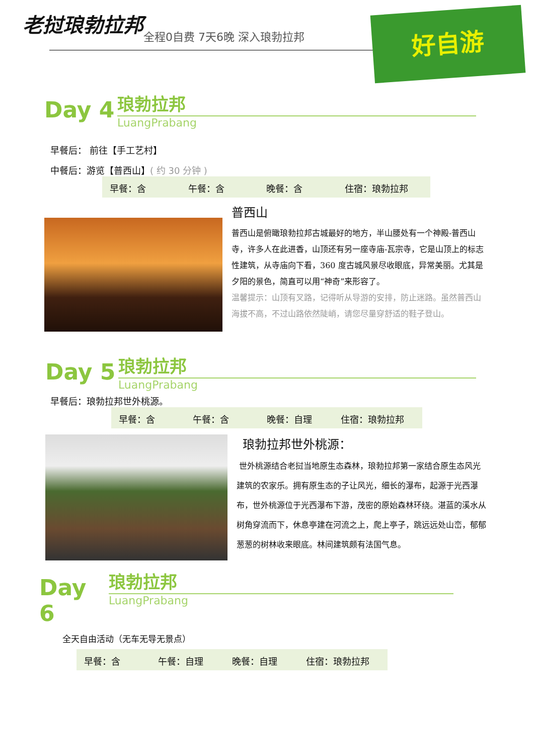老挝琅勃拉邦
全程0自费 7天6晚 深入琅勃拉邦 好自游
Day 4
琅勃拉邦
LuangPrabang
早餐后： 前往【手工艺村】
中餐后：游览【普西山】( 约 30 分钟 )
早餐：含 午餐：含 晚餐：含 住宿：琅勃拉邦
普西山
普西山是俯瞰琅勃拉邦古城最好的地方，半山腰处有一个神殿-普西山寺，许多人在此进香，山顶还有另一座寺庙-瓦宗寺，它是山顶上的标志性建筑，从寺庙向下看，360 度古城风景尽收眼底，异常美丽。尤其是夕阳的景色，简直可以用“神奇”来形容了。
温馨提示：山顶有叉路，记得听从导游的安排，防止迷路。虽然普西山海拔不高，不过山路依然陡峭，请您尽量穿舒适的鞋子登山。
Day 5
琅勃拉邦
LuangPrabang
早餐后：琅勃拉邦世外桃源。
早餐：含 午餐：含 晚餐：自理 住宿：琅勃拉邦
琅勃拉邦世外桃源：
世外桃源结合老挝当地原生态森林，琅勃拉邦第一家结合原生态风光建筑的农家乐。拥有原生态的子让风光，细长的瀑布，起源于光西瀑布，世外桃源位于光西瀑布下游，茂密的原始森林环绕。湛蓝的溪水从树角穿流而下，休息亭建在河流之上，爬上亭子，跳远远处山峦，郁郁葱葱的树林收来眼底。林间建筑颇有法国气息。
Day 6
琅勃拉邦
LuangPrabang
全天自由活动（无车无导无景点）
早餐：含 午餐：自理 晚餐：自理 住宿：琅勃拉邦